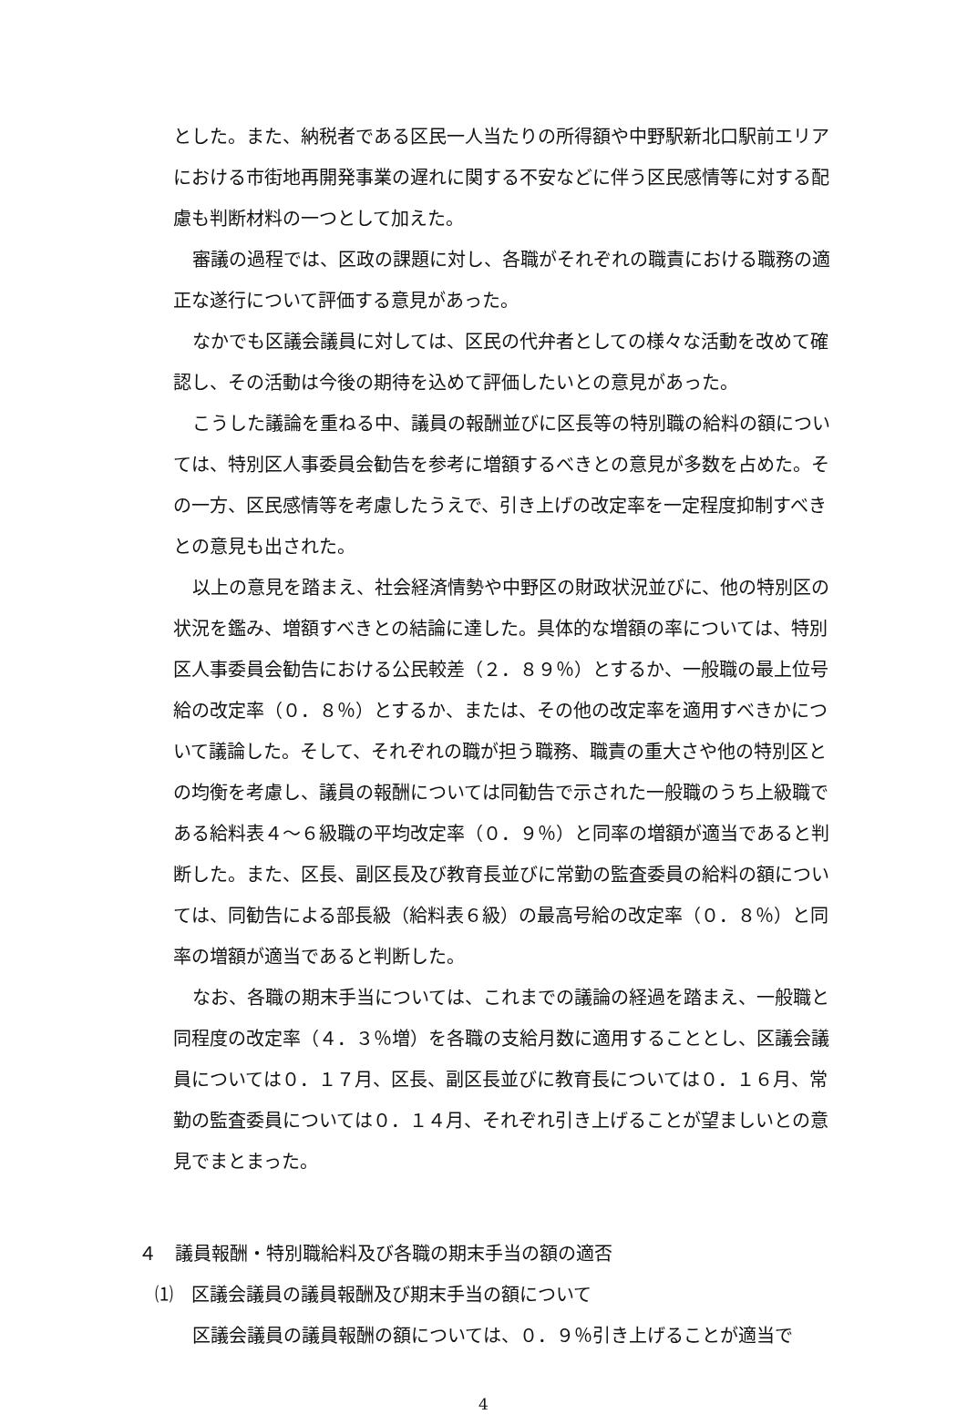とした。また、納税者である区民一人当たりの所得額や中野駅新北口駅前エリアにおける市街地再開発事業の遅れに関する不安などに伴う区民感情等に対する配慮も判断材料の一つとして加えた。
審議の過程では、区政の課題に対し、各職がそれぞれの職責における職務の適正な遂行について評価する意見があった。
なかでも区議会議員に対しては、区民の代弁者としての様々な活動を改めて確認し、その活動は今後の期待を込めて評価したいとの意見があった。
こうした議論を重ねる中、議員の報酬並びに区長等の特別職の給料の額については、特別区人事委員会勧告を参考に増額するべきとの意見が多数を占めた。その一方、区民感情等を考慮したうえで、引き上げの改定率を一定程度抑制すべきとの意見も出された。
以上の意見を踏まえ、社会経済情勢や中野区の財政状況並びに、他の特別区の状況を鑑み、増額すべきとの結論に達した。具体的な増額の率については、特別区人事委員会勧告における公民較差（２．８９％）とするか、一般職の最上位号給の改定率（０．８％）とするか、または、その他の改定率を適用すべきかについて議論した。そして、それぞれの職が担う職務、職責の重大さや他の特別区との均衡を考慮し、議員の報酬については同勧告で示された一般職のうち上級職である給料表４～６級職の平均改定率（０．９％）と同率の増額が適当であると判断した。また、区長、副区長及び教育長並びに常勤の監査委員の給料の額については、同勧告による部長級（給料表６級）の最高号給の改定率（０．８％）と同率の増額が適当であると判断した。
なお、各職の期末手当については、これまでの議論の経過を踏まえ、一般職と同程度の改定率（４．３％増）を各職の支給月数に適用することとし、区議会議員については０．１７月、区長、副区長並びに教育長については０．１６月、常勤の監査委員については０．１４月、それぞれ引き上げることが望ましいとの意見でまとまった。
４　議員報酬・特別職給料及び各職の期末手当の額の適否
⑴　区議会議員の議員報酬及び期末手当の額について
区議会議員の議員報酬の額については、０．９％引き上げることが適当で
4